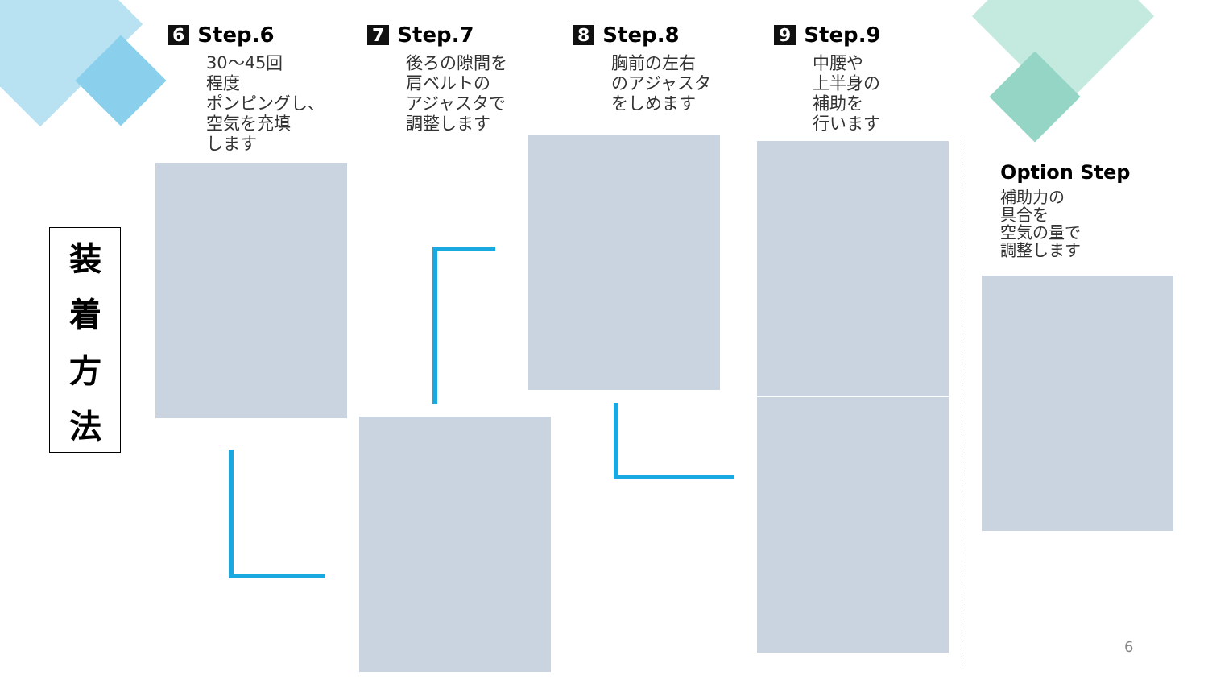6 Step.6
30～45回
程度
ポンピングし、
空気を充填
します
7 Step.7
後ろの隙間を
肩ベルトの
アジャスタで
調整します
8 Step.8
胸前の左右
のアジャスタ
をしめます
9 Step.9
中腰や
上半身の
補助を
行います
装
着
方
法
Option Step
補助力の
具合を
空気の量で
調整します
6